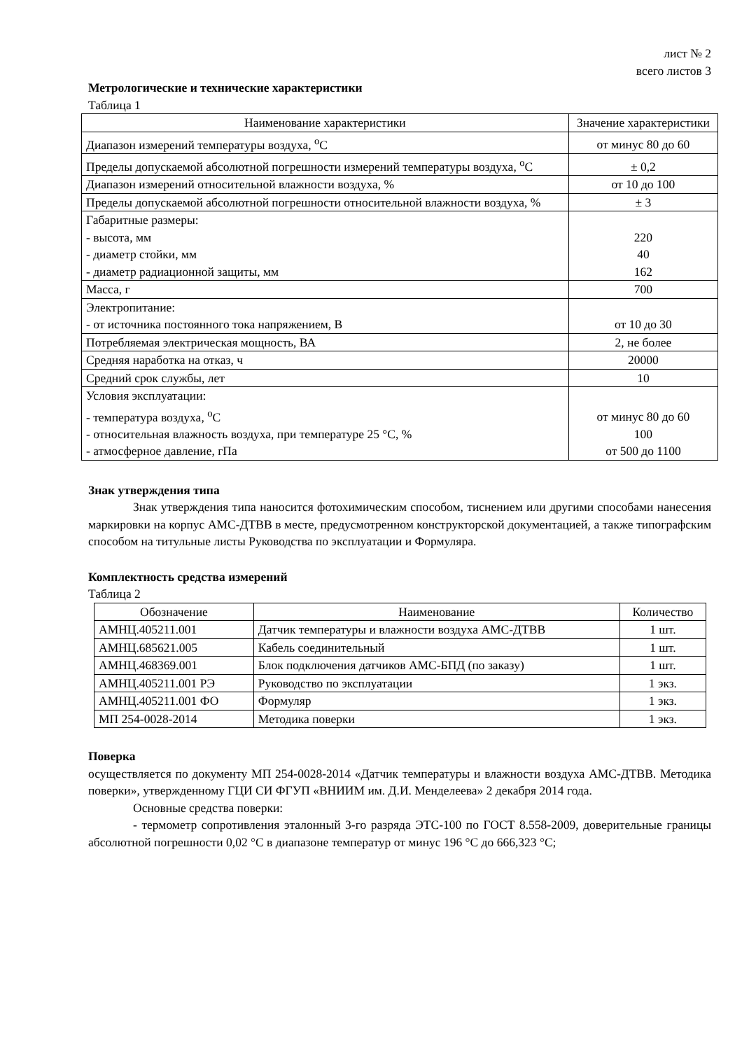лист № 2
всего листов 3
Метрологические и технические характеристики
Таблица 1
| Наименование характеристики | Значение характеристики |
| --- | --- |
| Диапазон измерений температуры воздуха, <sup>о</sup>С | от минус 80 до 60 |
| Пределы допускаемой абсолютной погрешности измерений температуры воздуха, <sup>о</sup>С | ± 0,2 |
| Диапазон измерений относительной влажности воздуха, % | от 10 до 100 |
| Пределы допускаемой абсолютной погрешности относительной влажности воздуха, % | ± 3 |
| Габаритные размеры: - высота, мм - диаметр стойки, мм - диаметр радиационной защиты, мм | 220 40 162 |
| Масса, г | 700 |
| Электропитание: - от источника постоянного тока напряжением, В | от 10 до 30 |
| Потребляемая электрическая мощность, ВА | 2, не более |
| Средняя наработка на отказ, ч | 20000 |
| Средний срок службы, лет | 10 |
| Условия эксплуатации: - температура воздуха, <sup>о</sup>С - относительная влажность воздуха, при температуре 25 °С, % - атмосферное давление, гПа | от минус 80 до 60 100 от 500 до 1100 |
Знак утверждения типа
Знак утверждения типа наносится фотохимическим способом, тиснением или другими способами нанесения маркировки на корпус АМС-ДТВВ в месте, предусмотренном конструкторской документацией, а также типографским способом на титульные листы Руководства по эксплуатации и Формуляра.
Комплектность средства измерений
Таблица 2
| Обозначение | Наименование | Количество |
| --- | --- | --- |
| АМНЦ.405211.001 | Датчик температуры и влажности воздуха АМС-ДТВВ | 1 шт. |
| АМНЦ.685621.005 | Кабель соединительный | 1 шт. |
| АМНЦ.468369.001 | Блок подключения датчиков АМС-БПД (по заказу) | 1 шт. |
| АМНЦ.405211.001 РЭ | Руководство по эксплуатации | 1 экз. |
| АМНЦ.405211.001 ФО | Формуляр | 1 экз. |
| МП 254-0028-2014 | Методика поверки | 1 экз. |
Поверка
осуществляется по документу МП 254-0028-2014 «Датчик температуры и влажности воздуха АМС-ДТВВ. Методика поверки», утвержденному ГЦИ СИ ФГУП «ВНИИМ им. Д.И. Менделеева» 2 декабря 2014 года.
Основные средства поверки:
- термометр сопротивления эталонный 3-го разряда ЭТС-100 по ГОСТ 8.558-2009, доверительные границы абсолютной погрешности 0,02 °С в диапазоне температур от минус 196 °С до 666,323 °С;